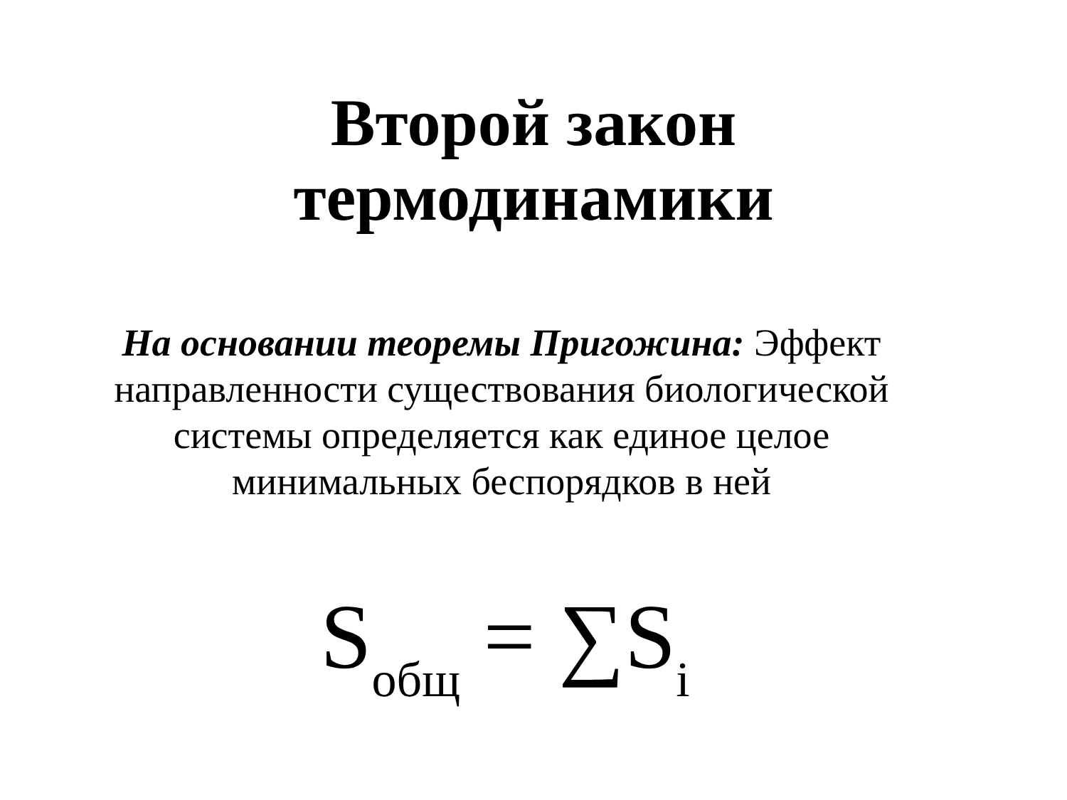Второй закон
термодинамики
На основании теоремы Пригожина: Эффект направленности существования биологической системы определяется как единое целое минимальных беспорядков в ней
S<sub>общ</sub> = ∑S<sub>i</sub>